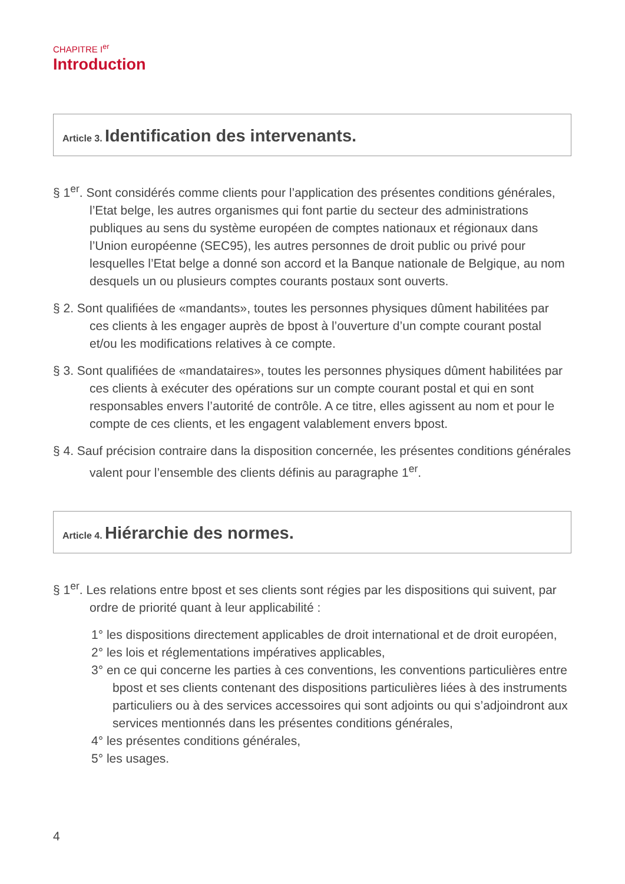CHAPITRE I<sup>er</sup>
Introduction
Article 3. Identification des intervenants.
§ 1<sup>er</sup>. Sont considérés comme clients pour l’application des présentes conditions générales, l’Etat belge, les autres organismes qui font partie du secteur des administrations publiques au sens du système européen de comptes nationaux et régionaux dans l’Union européenne (SEC95), les autres personnes de droit public ou privé pour lesquelles l’Etat belge a donné son accord et la Banque nationale de Belgique, au nom desquels un ou plusieurs comptes courants postaux sont ouverts.
§ 2. Sont qualifiées de «mandants», toutes les personnes physiques dûment habilitées par ces clients à les engager auprès de bpost à l’ouverture d’un compte courant postal et/ou les modifications relatives à ce compte.
§ 3. Sont qualifiées de «mandataires», toutes les personnes physiques dûment habilitées par ces clients à exécuter des opérations sur un compte courant postal et qui en sont responsables envers l’autorité de contrôle. A ce titre, elles agissent au nom et pour le compte de ces clients, et les engagent valablement envers bpost.
§ 4. Sauf précision contraire dans la disposition concernée, les présentes conditions générales valent pour l’ensemble des clients définis au paragraphe 1<sup>er</sup>.
Article 4. Hiérarchie des normes.
§ 1<sup>er</sup>. Les relations entre bpost et ses clients sont régies par les dispositions qui suivent, par ordre de priorité quant à leur applicabilité :
1° les dispositions directement applicables de droit international et de droit européen,
2° les lois et réglementations impératives applicables,
3° en ce qui concerne les parties à ces conventions, les conventions particulières entre bpost et ses clients contenant des dispositions particulières liées à des instruments particuliers ou à des services accessoires qui sont adjoints ou qui s’adjoindront aux services mentionnés dans les présentes conditions générales,
4° les présentes conditions générales,
5° les usages.
4